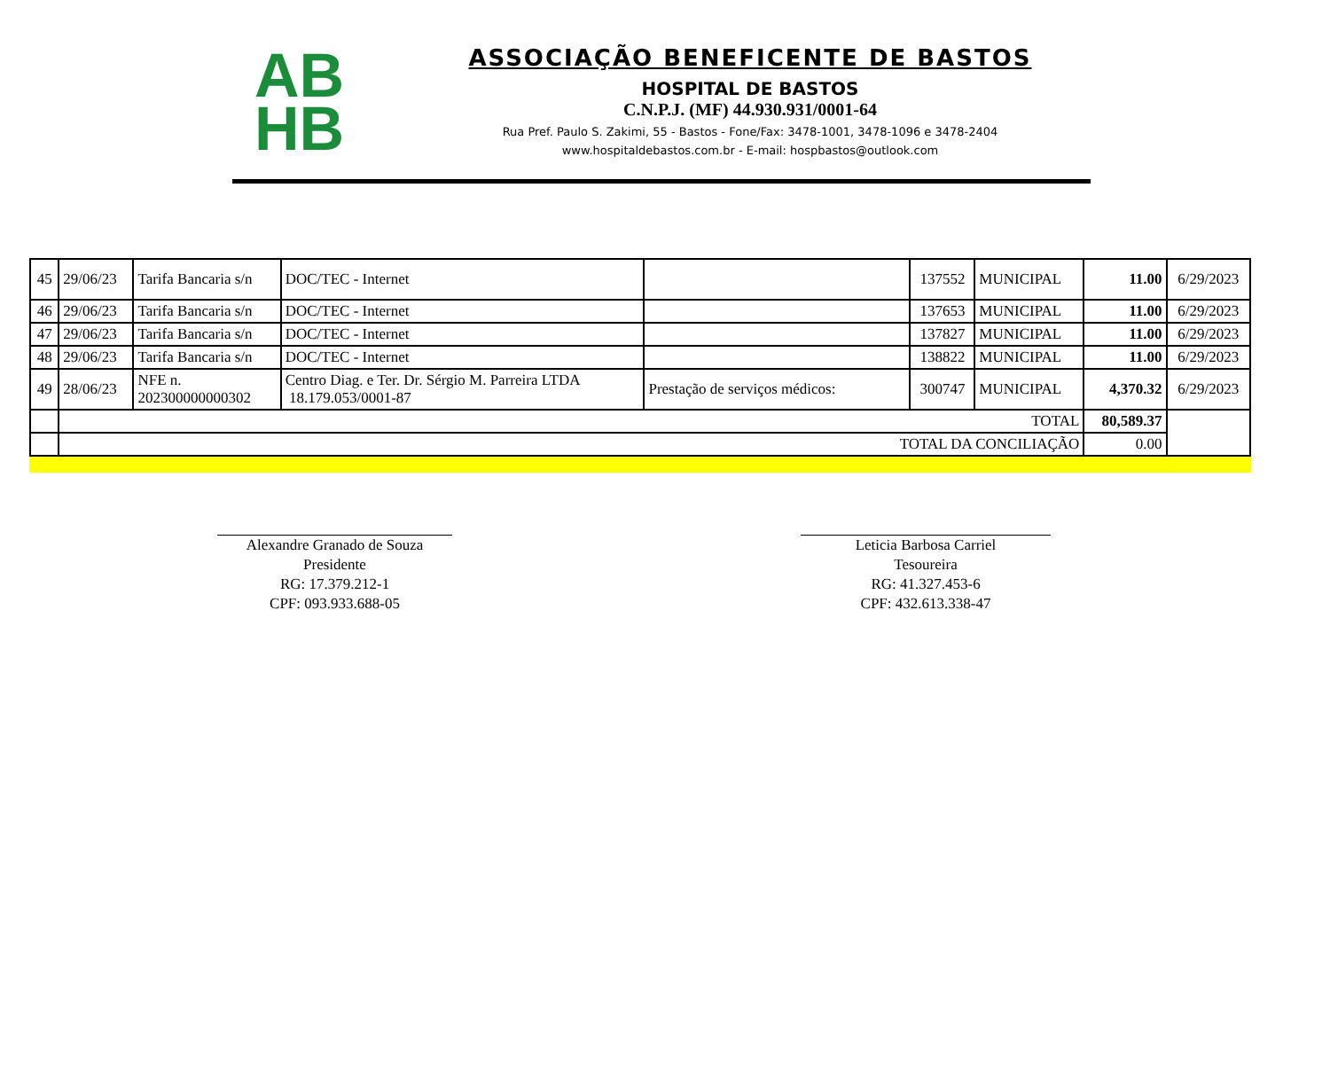AB
HB
ASSOCIAÇÃO BENEFICENTE DE BASTOS
HOSPITAL DE BASTOS
C.N.P.J. (MF) 44.930.931/0001-64
Rua Pref. Paulo S. Zakimi, 55 - Bastos - Fone/Fax: 3478-1001, 3478-1096 e 3478-2404
www.hospitaldebastos.com.br - E-mail: hospbastos@outlook.com
| 45 | 29/06/23 | Tarifa Bancaria s/n | DOC/TEC - Internet | | 137552 | MUNICIPAL | 11.00 | 6/29/2023 |
| 46 | 29/06/23 | Tarifa Bancaria s/n | DOC/TEC - Internet | | 137653 | MUNICIPAL | 11.00 | 6/29/2023 |
| 47 | 29/06/23 | Tarifa Bancaria s/n | DOC/TEC - Internet | | 137827 | MUNICIPAL | 11.00 | 6/29/2023 |
| 48 | 29/06/23 | Tarifa Bancaria s/n | DOC/TEC - Internet | | 138822 | MUNICIPAL | 11.00 | 6/29/2023 |
| 49 | 28/06/23 | NFE n. 202300000000302 | Centro Diag. e Ter. Dr. Sérgio M. Parreira LTDA 18.179.053/0001-87 | Prestação de serviços médicos: | 300747 | MUNICIPAL | 4,370.32 | 6/29/2023 |
| | TOTAL | | | | | | 80,589.37 | |
| | TOTAL DA CONCILIAÇÃO | | | | | | 0.00 | |
Alexandre Granado de Souza
Presidente
RG: 17.379.212-1
CPF: 093.933.688-05
Leticia Barbosa Carriel
Tesoureira
RG: 41.327.453-6
CPF: 432.613.338-47